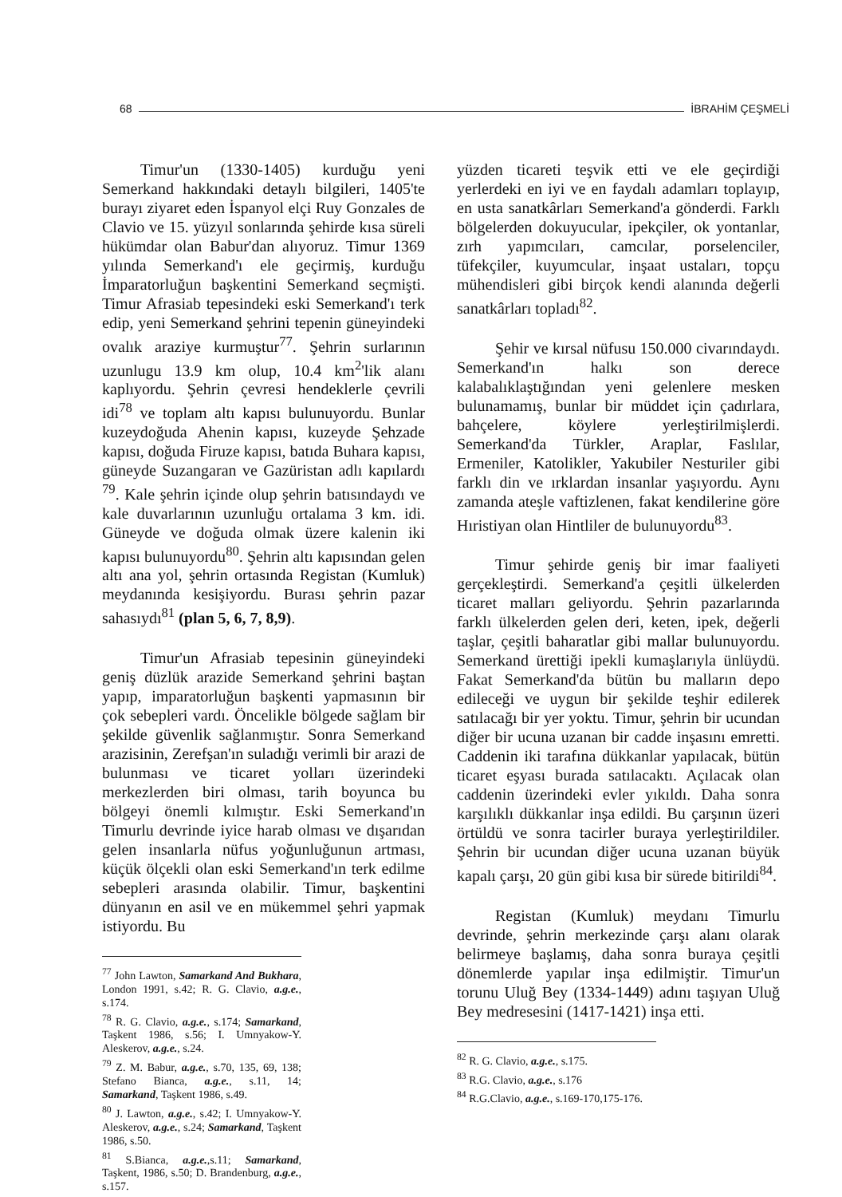68 İBRAHİM ÇEŞMELİ
Timur'un (1330-1405) kurduğu yeni Semerkand hakkındaki detaylı bilgileri, 1405'te burayı ziyaret eden İspanyol elçi Ruy Gonzales de Clavio ve 15. yüzyıl sonlarında şehirde kısa süreli hükümdar olan Babur'dan alıyoruz. Timur 1369 yılında Semerkand'ı ele geçirmiş, kurduğu İmparatorluğun başkentini Semerkand seçmişti. Timur Afrasiab tepesindeki eski Semerkand'ı terk edip, yeni Semerkand şehrini tepenin güneyindeki ovalık araziye kurmuştur<sup>77</sup>. Şehrin surlarının uzunlugu 13.9 km olup, 10.4 km<sup>2</sup>'lik alanı kaplıyordu. Şehrin çevresi hendeklerle çevrili idi<sup>78</sup> ve toplam altı kapısı bulunuyordu. Bunlar kuzeydoğuda Ahenin kapısı, kuzeyde Şehzade kapısı, doğuda Firuze kapısı, batıda Buhara kapısı, güneyde Suzangaran ve Gazüristan adlı kapılardı <sup>79</sup>. Kale şehrin içinde olup şehrin batısındaydı ve kale duvarlarının uzunluğu ortalama 3 km. idi. Güneyde ve doğuda olmak üzere kalenin iki kapısı bulunuyordu<sup>80</sup>. Şehrin altı kapısından gelen altı ana yol, şehrin ortasında Registan (Kumluk) meydanında kesişiyordu. Burası şehrin pazar sahasıydı<sup>81</sup> (plan 5, 6, 7, 8,9).
Timur'un Afrasiab tepesinin güneyindeki geniş düzlük arazide Semerkand şehrini baştan yapıp, imparatorluğun başkenti yapmasının bir çok sebepleri vardı. Öncelikle bölgede sağlam bir şekilde güvenlik sağlanmıştır. Sonra Semerkand arazisinin, Zerefşan'ın suladığı verimli bir arazi de bulunması ve ticaret yolları üzerindeki merkezlerden biri olması, tarih boyunca bu bölgeyi önemli kılmıştır. Eski Semerkand'ın Timurlu devrinde iyice harab olması ve dışarıdan gelen insanlarla nüfus yoğunluğunun artması, küçük ölçekli olan eski Semerkand'ın terk edilme sebepleri arasında olabilir. Timur, başkentini dünyanın en asil ve en mükemmel şehri yapmak istiyordu. Bu
<sup>77</sup> John Lawton, Samarkand And Bukhara, London 1991, s.42; R. G. Clavio, a.g.e., s.174.
<sup>78</sup> R. G. Clavio, a.g.e., s.174; Samarkand, Taşkent 1986, s.56; I. Umnyakow-Y. Aleskerov, a.g.e., s.24.
<sup>79</sup> Z. M. Babur, a.g.e., s.70, 135, 69, 138; Stefano Bianca, a.g.e., s.11, 14; Samarkand, Taşkent 1986, s.49.
<sup>80</sup> J. Lawton, a.g.e., s.42; I. Umnyakow-Y. Aleskerov, a.g.e., s.24; Samarkand, Taşkent 1986, s.50.
<sup>81</sup> S.Bianca, a.g.e.,s.11; Samarkand, Taşkent, 1986, s.50; D. Brandenburg, a.g.e., s.157.
yüzden ticareti teşvik etti ve ele geçirdiği yerlerdeki en iyi ve en faydalı adamları toplayıp, en usta sanatkârları Semerkand'a gönderdi. Farklı bölgelerden dokuyucular, ipekçiler, ok yontanlar, zırh yapımcıları, camcılar, porselenciler, tüfekçiler, kuyumcular, inşaat ustaları, topçu mühendisleri gibi birçok kendi alanında değerli sanatkârları topladı<sup>82</sup>.
Şehir ve kırsal nüfusu 150.000 civarındaydı. Semerkand'ın halkı son derece kalabalıklaştığından yeni gelenlere mesken bulunamamış, bunlar bir müddet için çadırlara, bahçelere, köylere yerleştirilmişlerdi. Semerkand'da Türkler, Araplar, Faslılar, Ermeniler, Katolikler, Yakubiler Nesturiler gibi farklı din ve ırklardan insanlar yaşıyordu. Aynı zamanda ateşle vaftizlenen, fakat kendilerine göre Hıristiyan olan Hintliler de bulunuyordu<sup>83</sup>.
Timur şehirde geniş bir imar faaliyeti gerçekleştirdi. Semerkand'a çeşitli ülkelerden ticaret malları geliyordu. Şehrin pazarlarında farklı ülkelerden gelen deri, keten, ipek, değerli taşlar, çeşitli baharatlar gibi mallar bulunuyordu. Semerkand ürettiği ipekli kumaşlarıyla ünlüydü. Fakat Semerkand'da bütün bu malların depo edileceği ve uygun bir şekilde teşhir edilerek satılacağı bir yer yoktu. Timur, şehrin bir ucundan diğer bir ucuna uzanan bir cadde inşasını emretti. Caddenin iki tarafına dükkanlar yapılacak, bütün ticaret eşyası burada satılacaktı. Açılacak olan caddenin üzerindeki evler yıkıldı. Daha sonra karşılıklı dükkanlar inşa edildi. Bu çarşının üzeri örtüldü ve sonra tacirler buraya yerleştirildiler. Şehrin bir ucundan diğer ucuna uzanan büyük kapalı çarşı, 20 gün gibi kısa bir sürede bitirildi<sup>84</sup>.
Registan (Kumluk) meydanı Timurlu devrinde, şehrin merkezinde çarşı alanı olarak belirmeye başlamış, daha sonra buraya çeşitli dönemlerde yapılar inşa edilmiştir. Timur'un torunu Uluğ Bey (1334-1449) adını taşıyan Uluğ Bey medresesini (1417-1421) inşa etti.
<sup>82</sup> R. G. Clavio, a.g.e., s.175.
<sup>83</sup> R.G. Clavio, a.g.e., s.176
<sup>84</sup> R.G.Clavio, a.g.e., s.169-170,175-176.